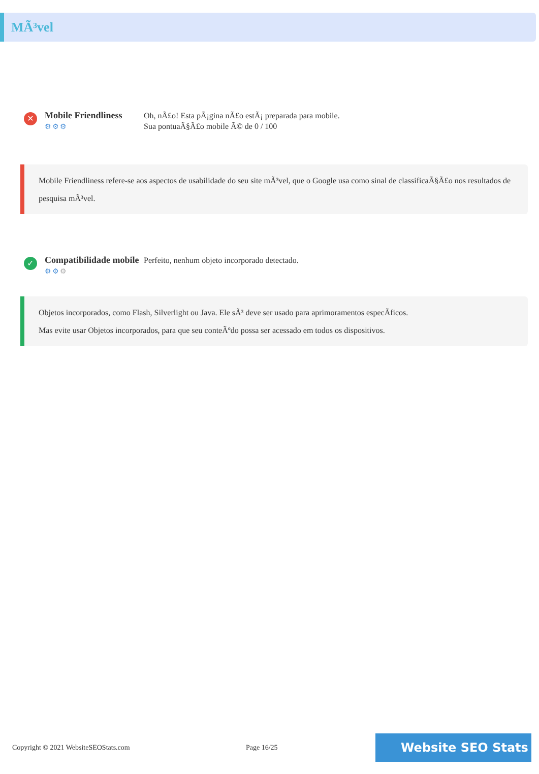MÃ³vel
✕
Mobile Friendliness
⚙⚙⚙
Oh, nÃ£o! Esta pÃ¡gina nÃ£o estÃ¡ preparada para mobile.
Sua pontuaÃ§Ã£o mobile Ã© de 0 / 100
Mobile Friendliness refere-se aos aspectos de usabilidade do seu site mÃ³vel, que o Google usa como sinal de classificaÃ§Ã£o nos resultados de pesquisa mÃ³vel.
✓
Compatibilidade mobile
⚙⚙⚙
Perfeito, nenhum objeto incorporado detectado.
Objetos incorporados, como Flash, Silverlight ou Java. Ele sÃ³ deve ser usado para aprimoramentos especÃficos.
Mas evite usar Objetos incorporados, para que seu conteÃºdo possa ser acessado em todos os dispositivos.
Copyright © 2021 WebsiteSEOStats.com Page 16/25
Website SEO Stats